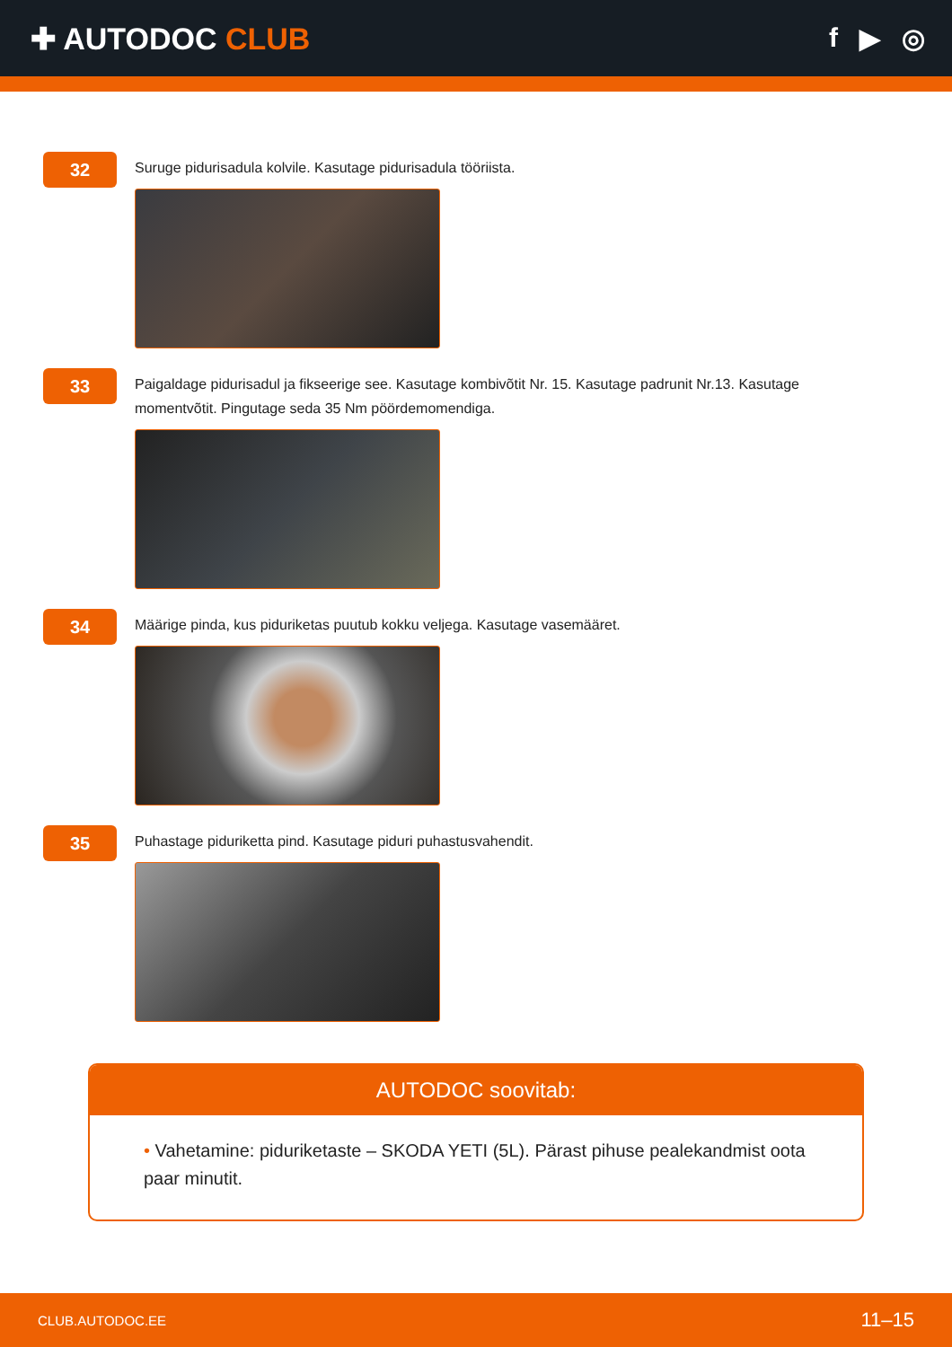✚ AUTODOC CLUB f ▶ ◎
32
Suruge pidurisadula kolvile. Kasutage pidurisadula tööriista.
33
Paigaldage pidurisadul ja fikseerige see. Kasutage kombivõtit Nr. 15. Kasutage padrunit Nr.13. Kasutage momentvõtit. Pingutage seda 35 Nm pöördemomendiga.
34
Määrige pinda, kus piduriketas puutub kokku veljega. Kasutage vasemääret.
35
Puhastage piduriketta pind. Kasutage piduri puhastusvahendit.
AUTODOC soovitab:
• Vahetamine: piduriketaste – SKODA YETI (5L). Pärast pihuse pealekandmist oota paar minutit.
CLUB.AUTODOC.EE 11–15